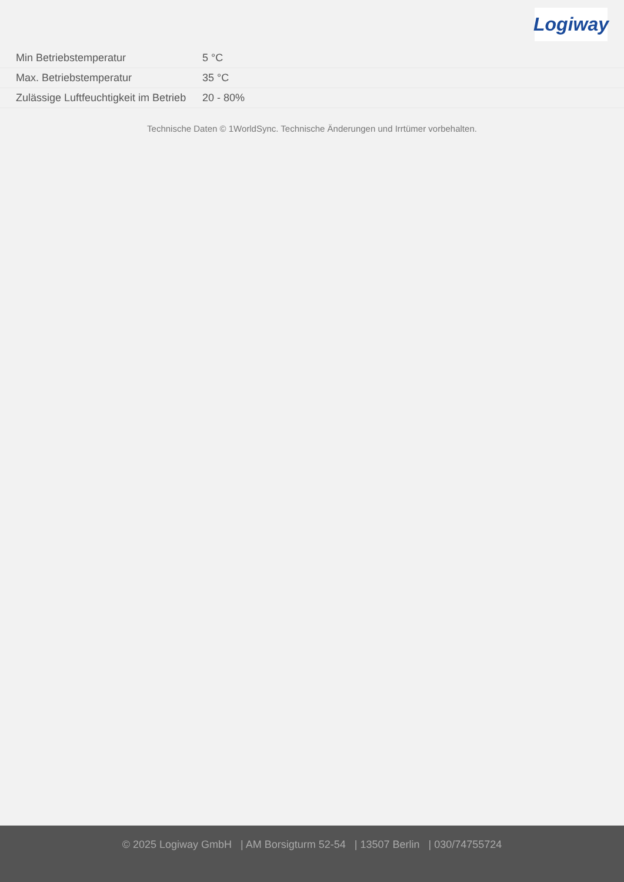Logiway
| Min Betriebstemperatur | 5 °C |
| Max. Betriebstemperatur | 35 °C |
| Zulässige Luftfeuchtigkeit im Betrieb | 20 - 80% |
Technische Daten © 1WorldSync. Technische Änderungen und Irrtümer vorbehalten.
© 2025 Logiway GmbH | AM Borsigturm 52-54 | 13507 Berlin | 030/74755724